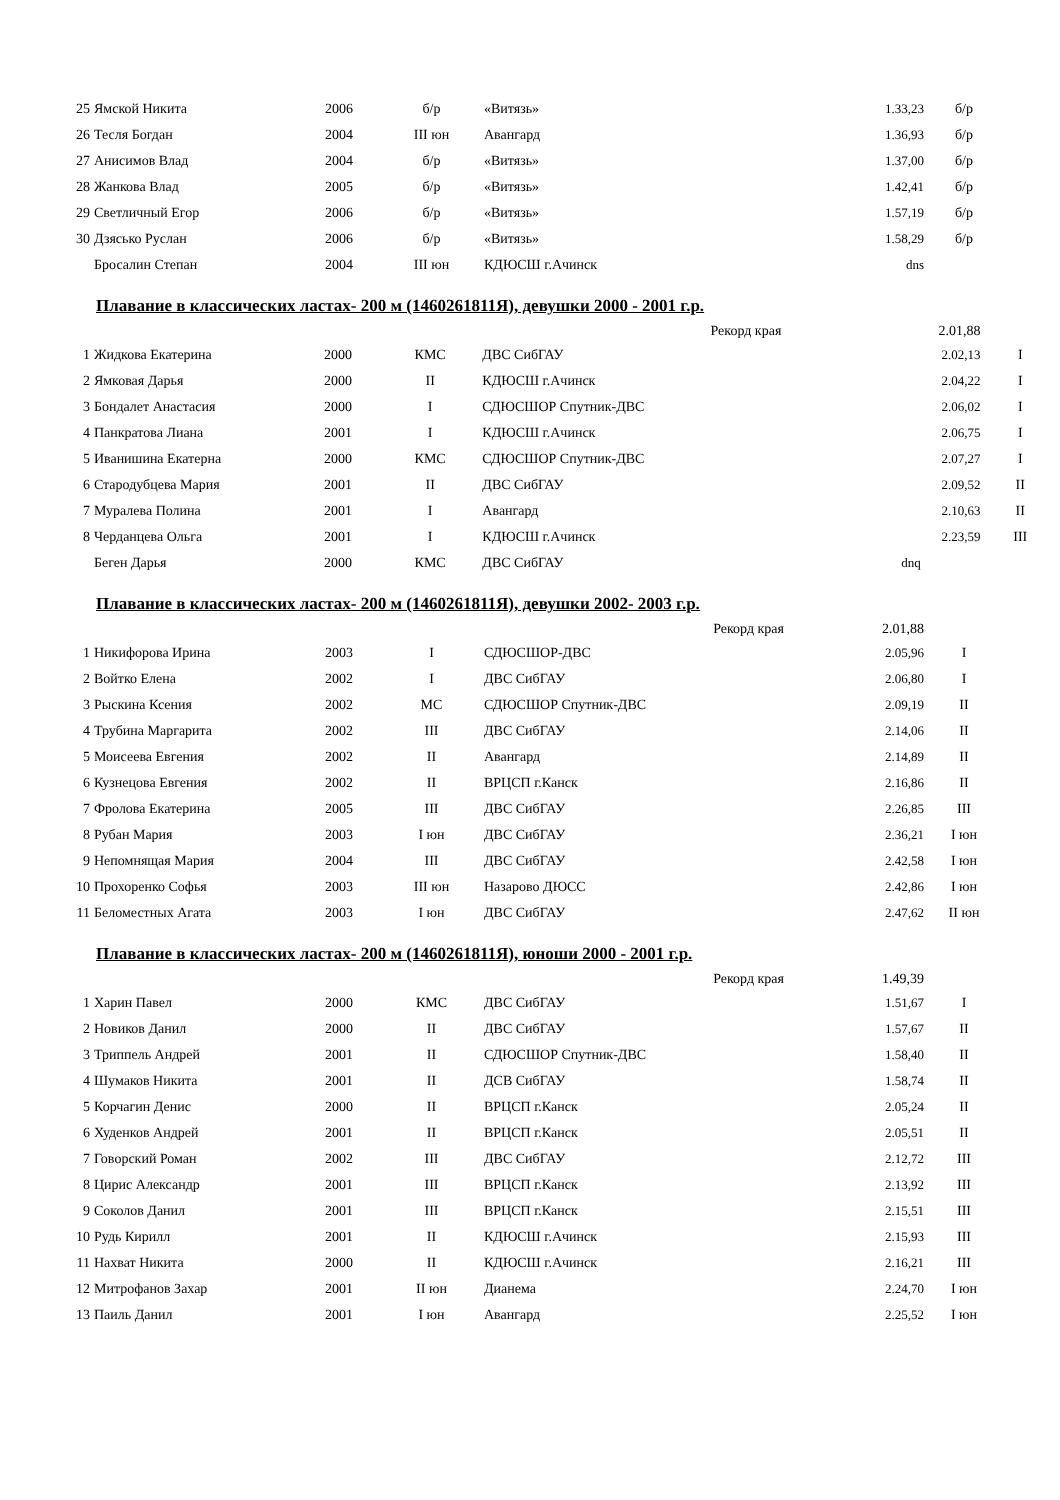| 25 | Ямской Никита | 2006 | б/р | «Витязь» | 1.33,23 | б/р |
| 26 | Тесля Богдан | 2004 | III юн | Авангард | 1.36,93 | б/р |
| 27 | Анисимов Влад | 2004 | б/р | «Витязь» | 1.37,00 | б/р |
| 28 | Жанкова Влад | 2005 | б/р | «Витязь» | 1.42,41 | б/р |
| 29 | Светличный Егор | 2006 | б/р | «Витязь» | 1.57,19 | б/р |
| 30 | Дзясько Руслан | 2006 | б/р | «Витязь» | 1.58,29 | б/р |
| | Бросалин Степан | 2004 | III юн | КДЮСШ г.Ачинск | dns | |
Плавание в классических ластах- 200 м (1460261811Я), девушки 2000 - 2001 г.р.
| | | | | Рекорд края | 2.01,88 | |
| 1 | Жидкова Екатерина | 2000 | КМС | ДВС СибГАУ | 2.02,13 | I |
| 2 | Ямковая Дарья | 2000 | II | КДЮСШ г.Ачинск | 2.04,22 | I |
| 3 | Бондалет Анастасия | 2000 | I | СДЮСШОР Спутник-ДВС | 2.06,02 | I |
| 4 | Панкратова Лиана | 2001 | I | КДЮСШ г.Ачинск | 2.06,75 | I |
| 5 | Иванишина Екатерна | 2000 | КМС | СДЮСШОР Спутник-ДВС | 2.07,27 | I |
| 6 | Стародубцева Мария | 2001 | II | ДВС СибГАУ | 2.09,52 | II |
| 7 | Муралева Полина | 2001 | I | Авангард | 2.10,63 | II |
| 8 | Черданцева Ольга | 2001 | I | КДЮСШ г.Ачинск | 2.23,59 | III |
| | Беген Дарья | 2000 | КМС | ДВС СибГАУ | dnq | |
Плавание в классических ластах- 200 м (1460261811Я), девушки 2002- 2003 г.р.
| | | | | Рекорд края | 2.01,88 | |
| 1 | Никифорова Ирина | 2003 | I | СДЮСШОР-ДВС | 2.05,96 | I |
| 2 | Войтко Елена | 2002 | I | ДВС СибГАУ | 2.06,80 | I |
| 3 | Рыскина Ксения | 2002 | МС | СДЮСШОР Спутник-ДВС | 2.09,19 | II |
| 4 | Трубина Маргарита | 2002 | III | ДВС СибГАУ | 2.14,06 | II |
| 5 | Моисеева Евгения | 2002 | II | Авангард | 2.14,89 | II |
| 6 | Кузнецова Евгения | 2002 | II | ВРЦСП г.Канск | 2.16,86 | II |
| 7 | Фролова Екатерина | 2005 | III | ДВС СибГАУ | 2.26,85 | III |
| 8 | Рубан Мария | 2003 | I юн | ДВС СибГАУ | 2.36,21 | I юн |
| 9 | Непомнящая Мария | 2004 | III | ДВС СибГАУ | 2.42,58 | I юн |
| 10 | Прохоренко Софья | 2003 | III юн | Назарово ДЮСС | 2.42,86 | I юн |
| 11 | Беломестных Агата | 2003 | I юн | ДВС СибГАУ | 2.47,62 | II юн |
Плавание в классических ластах- 200 м (1460261811Я), юноши 2000 - 2001 г.р.
| | | | | Рекорд края | 1.49,39 | |
| 1 | Харин Павел | 2000 | КМС | ДВС СибГАУ | 1.51,67 | I |
| 2 | Новиков Данил | 2000 | II | ДВС СибГАУ | 1.57,67 | II |
| 3 | Триппель Андрей | 2001 | II | СДЮСШОР Спутник-ДВС | 1.58,40 | II |
| 4 | Шумаков Никита | 2001 | II | ДСВ СибГАУ | 1.58,74 | II |
| 5 | Корчагин Денис | 2000 | II | ВРЦСП г.Канск | 2.05,24 | II |
| 6 | Худенков Андрей | 2001 | II | ВРЦСП г.Канск | 2.05,51 | II |
| 7 | Говорский Роман | 2002 | III | ДВС СибГАУ | 2.12,72 | III |
| 8 | Цирис Александр | 2001 | III | ВРЦСП г.Канск | 2.13,92 | III |
| 9 | Соколов Данил | 2001 | III | ВРЦСП г.Канск | 2.15,51 | III |
| 10 | Рудь Кирилл | 2001 | II | КДЮСШ г.Ачинск | 2.15,93 | III |
| 11 | Нахват Никита | 2000 | II | КДЮСШ г.Ачинск | 2.16,21 | III |
| 12 | Митрофанов Захар | 2001 | II юн | Дианема | 2.24,70 | I юн |
| 13 | Паиль Данил | 2001 | I юн | Авангард | 2.25,52 | I юн |